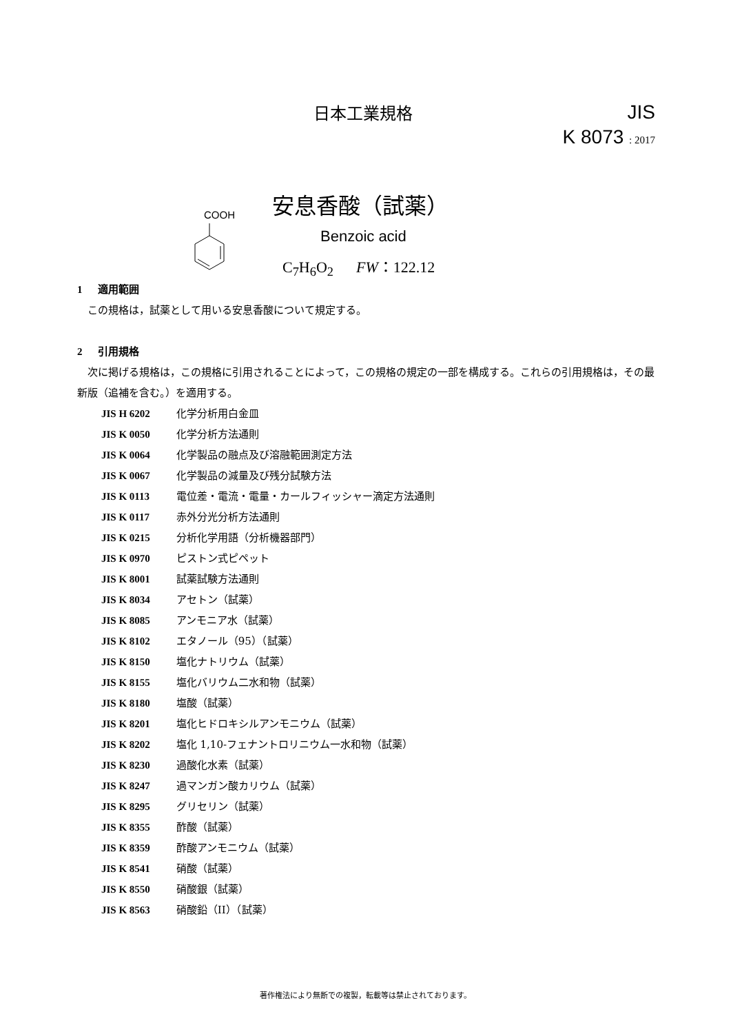日本工業規格
JIS
K 8073 : 2017
安息香酸（試薬）
COOH
Benzoic acid
C<sub>7</sub>H<sub>6</sub>O<sub>2</sub> FW：122.12
1 適用範囲
この規格は，試薬として用いる安息香酸について規定する。
2 引用規格
次に掲げる規格は，この規格に引用されることによって，この規格の規定の一部を構成する。これらの引用規格は，その最新版（追補を含む。）を適用する。
JIS H 6202 化学分析用白金皿
JIS K 0050 化学分析方法通則
JIS K 0064 化学製品の融点及び溶融範囲測定方法
JIS K 0067 化学製品の減量及び残分試験方法
JIS K 0113 電位差・電流・電量・カールフィッシャー滴定方法通則
JIS K 0117 赤外分光分析方法通則
JIS K 0215 分析化学用語（分析機器部門）
JIS K 0970 ピストン式ピペット
JIS K 8001 試薬試験方法通則
JIS K 8034 アセトン（試薬）
JIS K 8085 アンモニア水（試薬）
JIS K 8102 エタノール（95）（試薬）
JIS K 8150 塩化ナトリウム（試薬）
JIS K 8155 塩化バリウム二水和物（試薬）
JIS K 8180 塩酸（試薬）
JIS K 8201 塩化ヒドロキシルアンモニウム（試薬）
JIS K 8202 塩化 1,10-フェナントロリニウム一水和物（試薬）
JIS K 8230 過酸化水素（試薬）
JIS K 8247 過マンガン酸カリウム（試薬）
JIS K 8295 グリセリン（試薬）
JIS K 8355 酢酸（試薬）
JIS K 8359 酢酸アンモニウム（試薬）
JIS K 8541 硝酸（試薬）
JIS K 8550 硝酸銀（試薬）
JIS K 8563 硝酸鉛（II）（試薬）
著作権法により無断での複製，転載等は禁止されております。